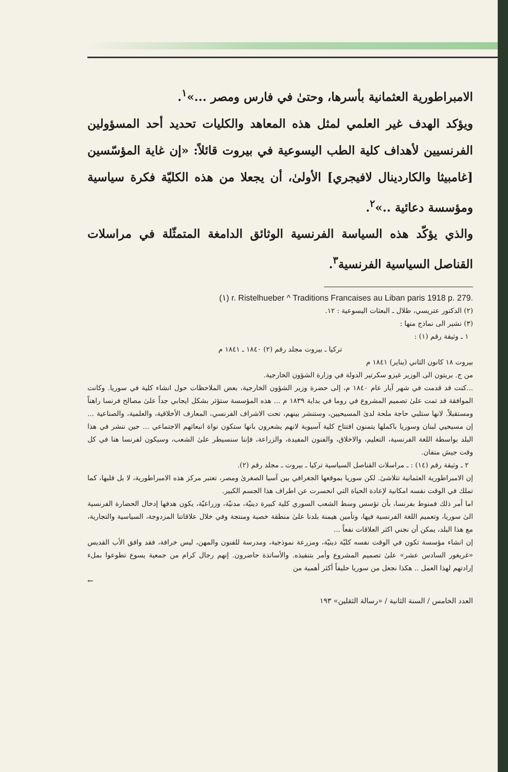الامبراطورية العثمانية بأسرها، وحتىٰ في فارس ومصر ...»<sup>١</sup>.
ويؤكد الهدف غير العلمي لمثل هذه المعاهد والكليات تحديد أحد المسؤولين الفرنسيين لأهداف كلية الطب اليسوعية في بيروت قائلاً: «إن غاية المؤسّسين [غامبيثا والكاردينال لافيجري] الأولىٰ، أن يجعلا من هذه الكليّة فكرة سياسية ومؤسسة دعائية ..»<sup>٢</sup>.
والذي يؤكّد هذه السياسة الفرنسية الوثائق الدامغة المتمثّلة في مراسلات القناصل السياسية الفرنسية<sup>٣</sup>.
(١) r. Ristelhueber ^ Traditions Francaises au Liban paris 1918 p. 279.
(٢) الدكتور عتريسي، طلال ـ البعثات اليسوعية : ١٢.
(٣) نشير الى نماذج منها :
١ ـ وثيقة رقم (١) :
تركيا ـ بيروت مجلد رقم (٢) ١٨٤٠ ـ ١٨٤١ م
بيروت ١٨ كانون الثاني (يناير) ١٨٤١ م
من ج. بريتون الى الوزير غيزو سكرتير الدولة في وزارة الشؤون الخارجية.
...كنت قد قدمت في شهر آيار عام ١٨٤٠ م، إلى حضرة وزير الشؤون الخارجية، بعض الملاحظات حول انشاء كلية في سوريا. وكانت الموافقة قد تمت علىٰ تصميم المشروع في روما في بداية ١٨٣٩ م ... هذه المؤسسة ستؤثر بشكل ايجابي جداً علىٰ مصالح فرنسا راهناً ومستقبلاً. لانها ستلبي حاجة ملحة لدىٰ المسيحيين، وستنشر بينهم، تحت الاشراف الفرنسي، المعارف الأخلاقية، والعلمية، والصناعية ... إن مسيحيي لبنان وسوريا باكملها يتمنون افتتاح كلية آسيوية لانهم يشعرون بانها ستكون نواة انبعاثهم الاجتماعي ... حين ننشر في هذا البلد بواسطة اللغة الفرنسية، التعليم، والاخلاق، والفنون المفيدة، والزراعة، فإننا سنسيطر علىٰ الشعب، وسيكون لفرنسا هنا في كل وقت جيش متفان.
٢ ـ وثيقة رقم (١٤) : ـ مراسلات القناصل السياسية تركيا ـ بيروت ـ مجلد رقم (٢).
إن الامبراطورية العثمانية تتلاشىٰ. لكن سوريا بموقعها الجغرافي بين آسيا الصغرىٰ ومصر، تعتبر مركز هذه الامبراطورية، لا بل قلبها، كما تملك في الوقت نفسه امكانية لإعادة الحياة التي انحسرت عن اطراف هذا الجسم الكبير.
اما أمر ذلك فمنوط بفرنسا، بأن تؤسس وسط الشعب السوري كلية كبيرة دينيّة، مدنيّة، وزراعيّة، يكون هدفها إدخال الحضارة الفرنسية الىٰ سوريا، وتعميم اللغة الفرنسية فيها، وتأمين هيمنة بلدنا علىٰ منطقة خصبة ومنتجة وفي خلال علاقاتنا المزدوجة، السياسية والتجارية، مع هذا البلد، يمكن أن نجني اكثر العلاقات نفعاً ...
إن انشاء مؤسسة تكون في الوقت نفسه كليّة دينيّة، ومزرعة نموذجية، ومدرسة للفنون والمهن، ليس خرافة، فقد وافق الأب القديس «غريغور السادس عشر» علىٰ تصميم المشروع وأمر بتنفيذه. والأساتذة حاضرون. إنهم رجال كرام من جمعية يسوع تطوعوا بملء إرادتهم لهذا العمل .. هكذا نجعل من سوريا حليفاً أكثر أهمية من
←
العدد الخامس / السنة الثانية / «رسالة الثقلين» ١٩٣